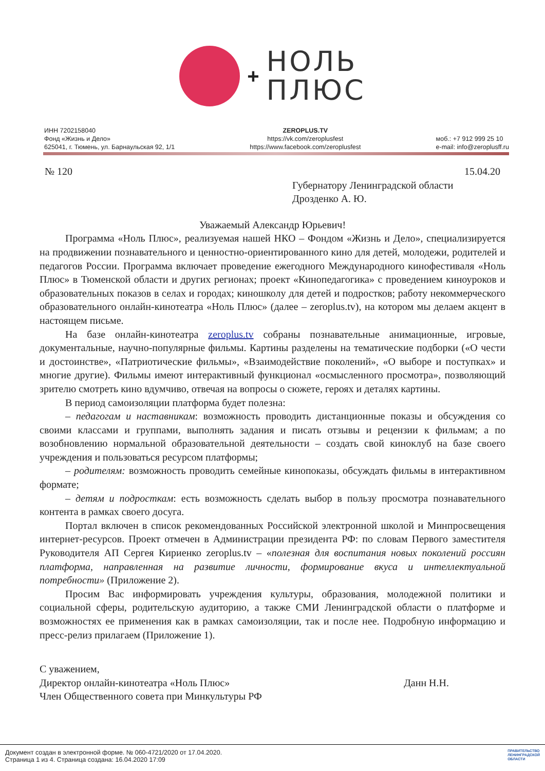+
НОЛЬ
ПЛЮС
ИНН 7202158040
Фонд «Жизнь и Дело»
625041, г. Тюмень, ул. Барнаульская 92, 1/1
ZEROPLUS.TV
https://vk.com/zeroplusfest
https://www.facebook.com/zeroplusfest
моб.: +7 912 999 25 10
e-mail: info@zeroplusff.ru
№ 120 15.04.20
Губернатору Ленинградской области
Дрозденко А. Ю.
Уважаемый Александр Юрьевич!
Программа «Ноль Плюс», реализуемая нашей НКО – Фондом «Жизнь и Дело», специализируется на продвижении познавательного и ценностно-ориентированного кино для детей, молодежи, родителей и педагогов России. Программа включает проведение ежегодного Международного кинофестиваля «Ноль Плюс» в Тюменской области и других регионах; проект «Кинопедагогика» с проведением киноуроков и образовательных показов в селах и городах; киношколу для детей и подростков; работу некоммерческого образовательного онлайн-кинотеатра «Ноль Плюс» (далее – zeroplus.tv), на котором мы делаем акцент в настоящем письме.
На базе онлайн-кинотеатра zeroplus.tv собраны познавательные анимационные, игровые, документальные, научно-популярные фильмы. Картины разделены на тематические подборки («О чести и достоинстве», «Патриотические фильмы», «Взаимодействие поколений», «О выборе и поступках» и многие другие). Фильмы имеют интерактивный функционал «осмысленного просмотра», позволяющий зрителю смотреть кино вдумчиво, отвечая на вопросы о сюжете, героях и деталях картины.
В период самоизоляции платформа будет полезна:
– педагогам и наставникам: возможность проводить дистанционные показы и обсуждения со своими классами и группами, выполнять задания и писать отзывы и рецензии к фильмам; а по возобновлению нормальной образовательной деятельности – создать свой киноклуб на базе своего учреждения и пользоваться ресурсом платформы;
– родителям: возможность проводить семейные кинопоказы, обсуждать фильмы в интерактивном формате;
– детям и подросткам: есть возможность сделать выбор в пользу просмотра познавательного контента в рамках своего досуга.
Портал включен в список рекомендованных Российской электронной школой и Минпросвещения интернет-ресурсов. Проект отмечен в Администрации президента РФ: по словам Первого заместителя Руководителя АП Сергея Кириенко zeroplus.tv – «полезная для воспитания новых поколений россиян платформа, направленная на развитие личности, формирование вкуса и интеллектуальной потребности» (Приложение 2).
Просим Вас информировать учреждения культуры, образования, молодежной политики и социальной сферы, родительскую аудиторию, а также СМИ Ленинградской области о платформе и возможностях ее применения как в рамках самоизоляции, так и после нее. Подробную информацию и пресс-релиз прилагаем (Приложение 1).
С уважением,
Директор онлайн-кинотеатра «Ноль Плюс»
Член Общественного совета при Минкультуры РФ
Данн Н.Н.
Документ создан в электронной форме. № 060-4721/2020 от 17.04.2020.
Страница 1 из 4. Страница создана: 16.04.2020 17:09
ПРАВИТЕЛЬСТВО
ЛЕНИНГРАДСКОЙ
ОБЛАСТИ